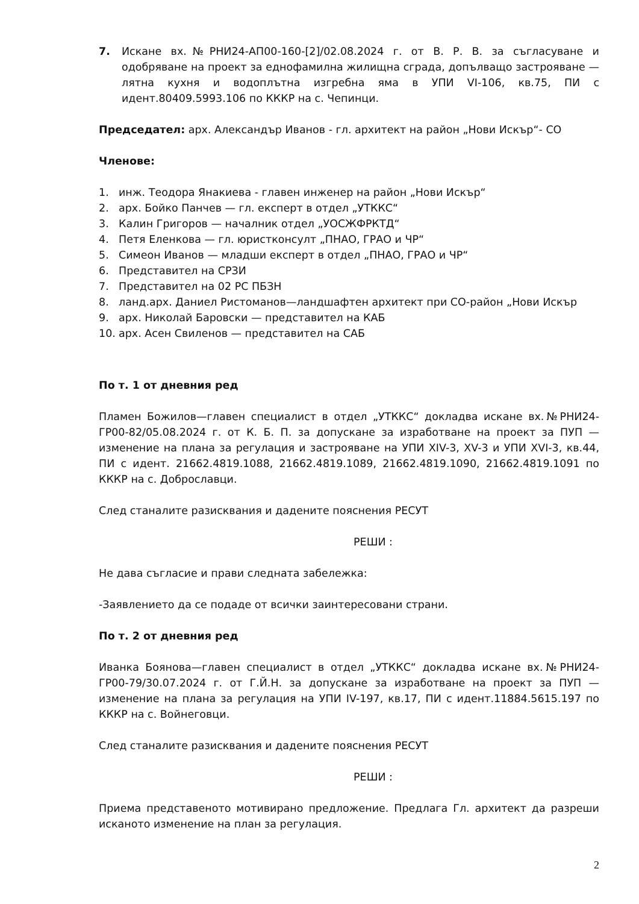7. Искане вх.№РНИ24-АП00-160-[2]/02.08.2024 г. от В. Р. В. за съгласуване и одобряване на проект за еднофамилна жилищна сграда, допълващо застрояване —лятна кухня и водоплътна изгребна яма в УПИ VI-106, кв.75, ПИ с идент.80409.5993.106 по КККР на с. Чепинци.
Председател: арх. Александър Иванов - гл. архитект на район „Нови Искър“- СО
Членове:
1. инж. Теодора Янакиева - главен инженер на район „Нови Искър“
2. арх. Бойко Панчев — гл. експерт в отдел „УТККС“
3. Калин Григоров — началник отдел „УОСЖФРКТД“
4. Петя Еленкова — гл. юристконсулт „ПНАО, ГРАО и ЧР“
5. Симеон Иванов — младши експерт в отдел „ПНАО, ГРАО и ЧР“
6. Представител на СРЗИ
7. Представител на 02 РС ПБЗН
8. ланд.арх. Даниел Ристоманов—ландшафтен архитект при СО-район „Нови Искър
9. арх. Николай Баровски — представител на КАБ
10. арх. Асен Свиленов — представител на САБ
По т. 1 от дневния ред
Пламен Божилов—главен специалист в отдел „УТККС“ докладва искане вх.№РНИ24-ГР00-82/05.08.2024 г. от К. Б. П. за допускане за изработване на проект за ПУП — изменение на плана за регулация и застрояване на УПИ XIV-3, XV-3 и УПИ XVI-3, кв.44, ПИ с идент. 21662.4819.1088, 21662.4819.1089, 21662.4819.1090, 21662.4819.1091 по КККР на с. Доброславци.
След станалите разисквания и дадените пояснения РЕСУТ
РЕШИ :
Не дава съгласие и прави следната забележка:
-Заявлението да се подаде от всички заинтересовани страни.
По т. 2 от дневния ред
Иванка Боянова—главен специалист в отдел „УТККС“ докладва искане вх.№РНИ24-ГР00-79/30.07.2024 г. от Г.Й.Н. за допускане за изработване на проект за ПУП — изменение на плана за регулация на УПИ IV-197, кв.17, ПИ с идент.11884.5615.197 по КККР на с. Войнеговци.
След станалите разисквания и дадените пояснения РЕСУТ
РЕШИ :
Приема представеното мотивирано предложение. Предлага Гл. архитект да разреши исканото изменение на план за регулация.
2